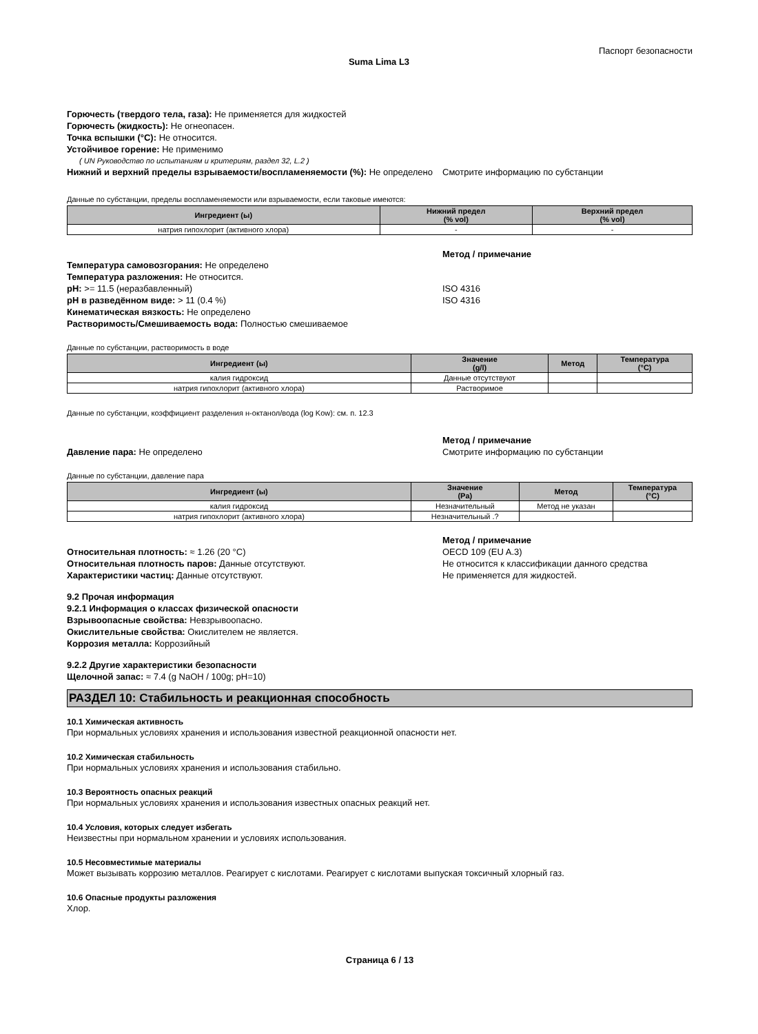Паспорт безопасности
Suma Lima L3
Горючесть (твердого тела, газа): Не применяется для жидкостей
Горючесть (жидкость): Не огнеопасен.
Точка вспышки (°C): Не относится.
Устойчивое горение: Не применимо
( UN Руководство по испытаниям и критериям, раздел 32, L.2 )
Нижний и верхний пределы взрываемости/воспламеняемости (%): Не определено
Смотрите информацию по субстанции
Данные по субстанции, пределы воспламеняемости или взрываемости, если таковые имеются:
| Ингредиент (ы) | Нижний предел (% vol) | Верхний предел (% vol) |
| --- | --- | --- |
| натрия гипохлорит (активного хлора) | - | - |
Метод / примечание
Температура самовозгорания: Не определено
Температура разложения: Не относится.
pH: >= 11.5 (неразбавленный)
pH в разведённом виде: > 11 (0.4 %)
Кинематическая вязкость: Не определено
Растворимость/Смешиваемость вода: Полностью смешиваемое
ISO 4316
ISO 4316
Данные по субстанции, растворимость в воде
| Ингредиент (ы) | Значение (g/l) | Метод | Температура (°C) |
| --- | --- | --- | --- |
| калия гидроксид | Данные отсутствуют | | |
| натрия гипохлорит (активного хлора) | Растворимое | | |
Данные по субстанции, коэффициент разделения н-октанол/вода (log Kow): см. п. 12.3
Давление пара: Не определено Метод / примечание
Смотрите информацию по субстанции
Данные по субстанции, давление пара
| Ингредиент (ы) | Значение (Pa) | Метод | Температура (°C) |
| --- | --- | --- | --- |
| калия гидроксид | Незначительный | Метод не указан | |
| натрия гипохлорит (активного хлора) | Незначительный .? | | |
Относительная плотность: ≈ 1.26 (20 °C)
Относительная плотность паров: Данные отсутствуют.
Характеристики частиц: Данные отсутствуют.
Метод / примечание
OECD 109 (EU A.3)
Не относится к классификации данного средства
Не применяется для жидкостей.
9.2 Прочая информация
9.2.1 Информация о классах физической опасности
Взрывоопасные свойства: Невзрывоопасно.
Окислительные свойства: Окислителем не является.
Коррозия металла: Коррозийный
9.2.2 Другие характеристики безопасности
Щелочной запас: ≈ 7.4 (g NaOH / 100g; pH=10)
РАЗДЕЛ 10: Стабильность и реакционная способность
10.1 Химическая активность
При нормальных условиях хранения и использования известной реакционной опасности нет.
10.2 Химическая стабильность
При нормальных условиях хранения и использования стабильно.
10.3 Вероятность опасных реакций
При нормальных условиях хранения и использования известных опасных реакций нет.
10.4 Условия, которых следует избегать
Неизвестны при нормальном хранении и условиях использования.
10.5 Несовместимые материалы
Может вызывать коррозию металлов. Реагирует с кислотами. Реагирует с кислотами выпуская токсичный хлорный газ.
10.6 Опасные продукты разложения
Хлор.
Страница 6 / 13